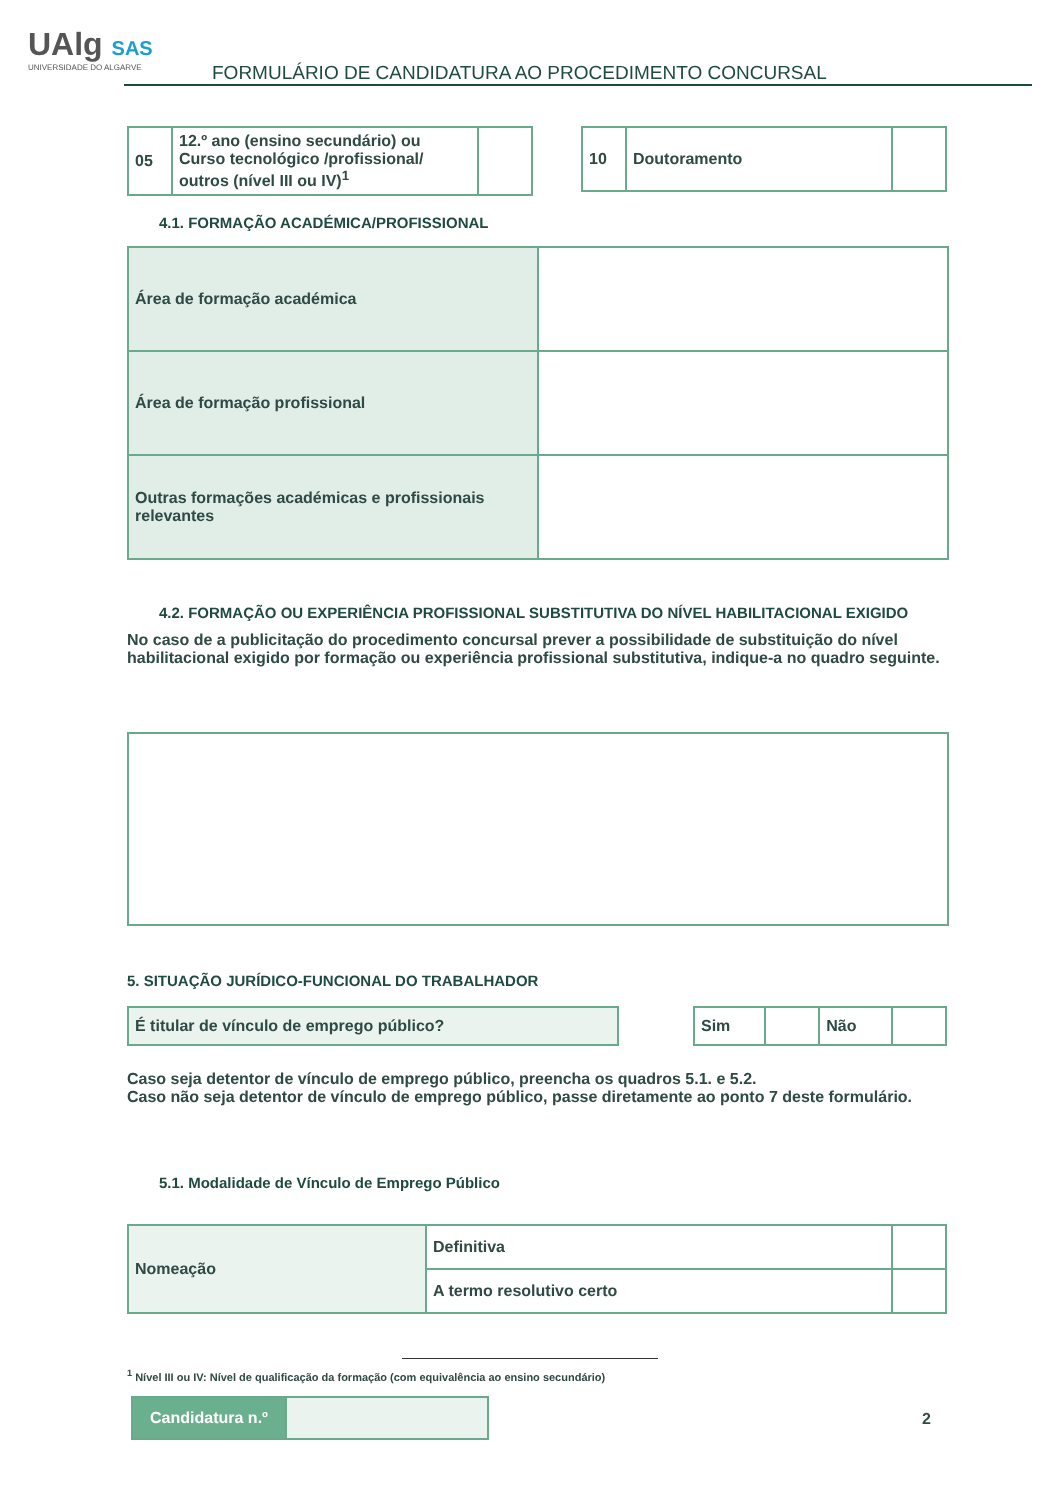UAlg SAS
UNIVERSIDADE DO ALGARVE
FORMULÁRIO DE CANDIDATURA AO PROCEDIMENTO CONCURSAL
| 05 | 12.º ano (ensino secundário) ou Curso tecnológico /profissional/ outros (nível III ou IV)<sup>1</sup> | |
| 10 | Doutoramento | |
4.1. FORMAÇÃO ACADÉMICA/PROFISSIONAL
| Área de formação académica | |
| Área de formação profissional | |
| Outras formações académicas e profissionais relevantes | |
4.2. FORMAÇÃO OU EXPERIÊNCIA PROFISSIONAL SUBSTITUTIVA DO NÍVEL HABILITACIONAL EXIGIDO
No caso de a publicitação do procedimento concursal prever a possibilidade de substituição do nível habilitacional exigido por formação ou experiência profissional substitutiva, indique-a no quadro seguinte.
5. SITUAÇÃO JURÍDICO-FUNCIONAL DO TRABALHADOR
| É titular de vínculo de emprego público? |
| Sim | | Não | |
Caso seja detentor de vínculo de emprego público, preencha os quadros 5.1. e 5.2.
Caso não seja detentor de vínculo de emprego público, passe diretamente ao ponto 7 deste formulário.
5.1. Modalidade de Vínculo de Emprego Público
| Nomeação | Definitiva | |
| | A termo resolutivo certo | |
<sup>1</sup> Nível III ou IV: Nível de qualificação da formação (com equivalência ao ensino secundário)
| Candidatura n.º | |
2